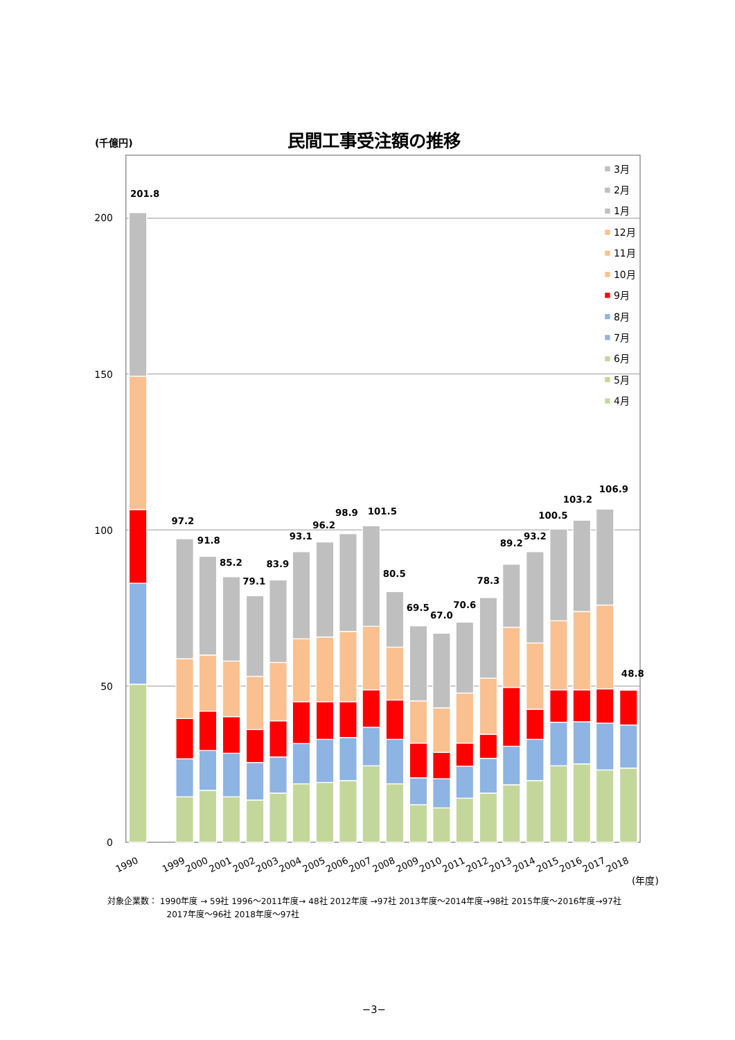民間工事受注額の推移
(千億円)
200
150
100
50
0
201.8
97.2
91.8
85.2
79.1
83.9
93.1
96.2
98.9
101.5
80.5
69.5
67.0
70.6
78.3
89.2
93.2
100.5
103.2
106.9
48.8
3月
2月
1月
12月
11月
10月
9月
8月
7月
6月
5月
4月
1990
1999
2000
2001
2002
2003
2004
2005
2006
2007
2008
2009
2010
2011
2012
2013
2014
2015
2016
2017
2018
(年度)
対象企業数： 1990年度 → 59社 1996～2011年度→ 48社 2012年度 →97社 2013年度～2014年度→98社 2015年度～2016年度→97社
2017年度～96社 2018年度～97社
−3−